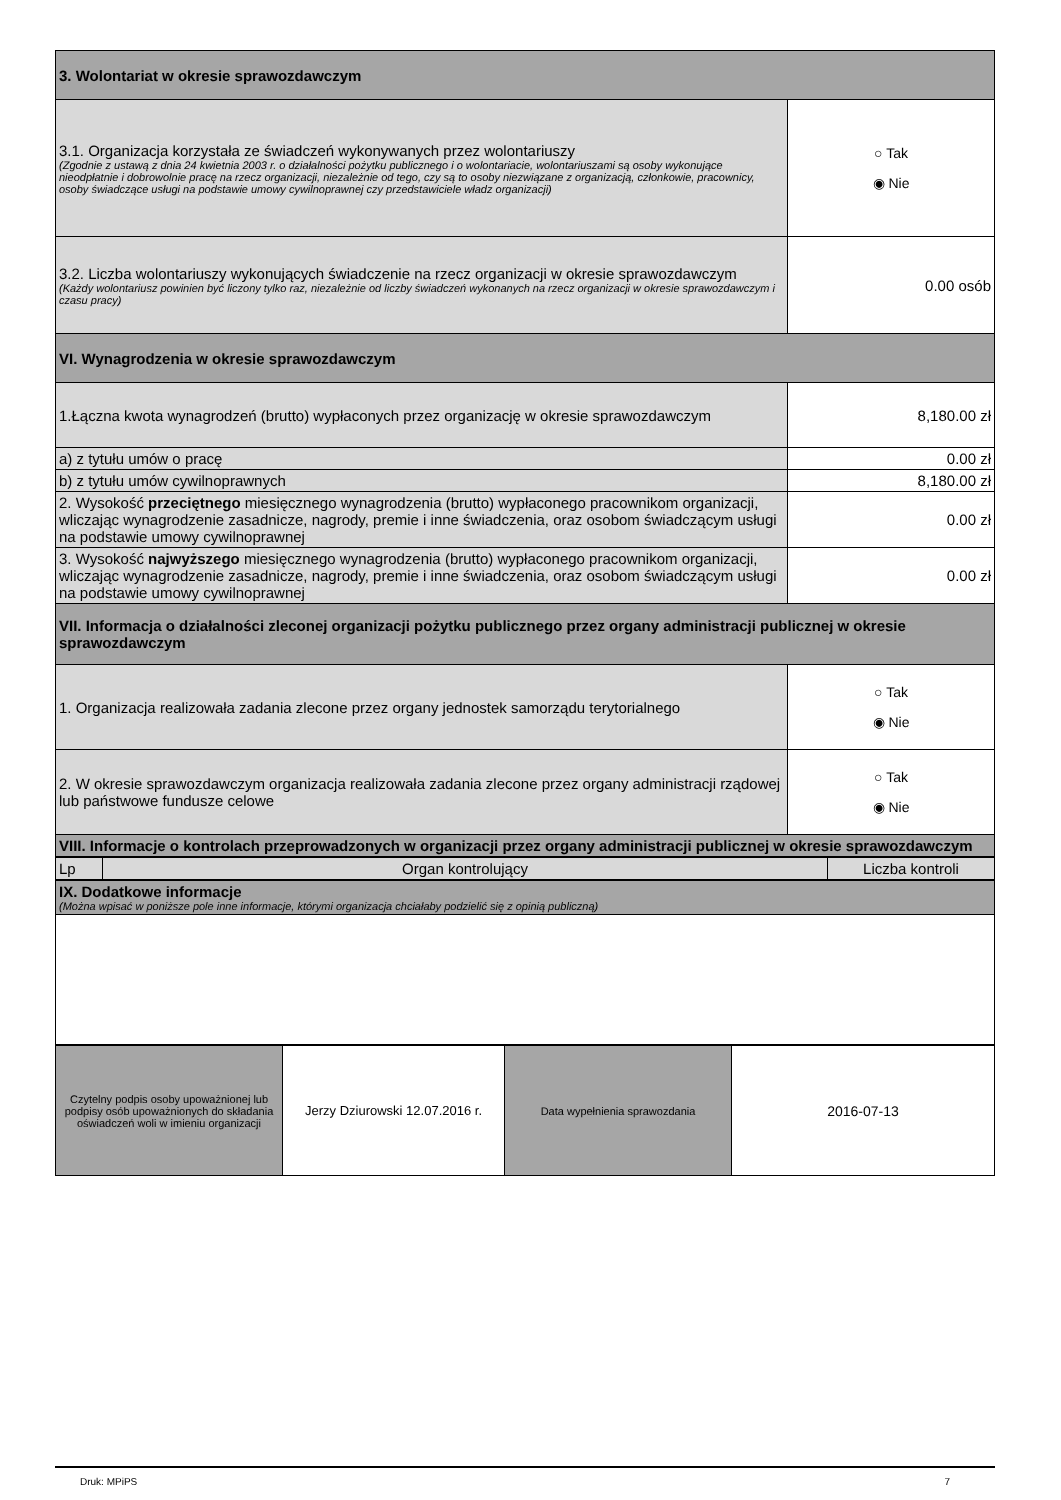| 3. Wolontariat w okresie sprawozdawczym | |
| 3.1. Organizacja korzystała ze świadczeń wykonywanych przez wolontariuszy (Zgodnie z ustawą z dnia 24 kwietnia 2003 r. o działalności pożytku publicznego i o wolontariacie, wolontariuszami są osoby wykonujące nieodpłatnie i dobrowolnie pracę na rzecz organizacji, niezależnie od tego, czy są to osoby niezwiązane z organizacją, członkowie, pracownicy, osoby świadczące usługi na podstawie umowy cywilnoprawnej czy przedstawiciele władz organizacji) | ○ Tak ◉ Nie |
| 3.2. Liczba wolontariuszy wykonujących świadczenie na rzecz organizacji w okresie sprawozdawczym (Każdy wolontariusz powinien być liczony tylko raz, niezależnie od liczby świadczeń wykonanych na rzecz organizacji w okresie sprawozdawczym i czasu pracy) | 0.00 osób |
| VI. Wynagrodzenia w okresie sprawozdawczym | |
| 1.Łączna kwota wynagrodzeń (brutto) wypłaconych przez organizację w okresie sprawozdawczym | 8,180.00 zł |
| a) z tytułu umów o pracę | 0.00 zł |
| b) z tytułu umów cywilnoprawnych | 8,180.00 zł |
| 2. Wysokość przeciętnego miesięcznego wynagrodzenia (brutto) wypłaconego pracownikom organizacji, wliczając wynagrodzenie zasadnicze, nagrody, premie i inne świadczenia, oraz osobom świadczącym usługi na podstawie umowy cywilnoprawnej | 0.00 zł |
| 3. Wysokość najwyższego miesięcznego wynagrodzenia (brutto) wypłaconego pracownikom organizacji, wliczając wynagrodzenie zasadnicze, nagrody, premie i inne świadczenia, oraz osobom świadczącym usługi na podstawie umowy cywilnoprawnej | 0.00 zł |
| VII. Informacja o działalności zleconej organizacji pożytku publicznego przez organy administracji publicznej w okresie sprawozdawczym | |
| 1. Organizacja realizowała zadania zlecone przez organy jednostek samorządu terytorialnego | ○ Tak ◉ Nie |
| 2. W okresie sprawozdawczym organizacja realizowała zadania zlecone przez organy administracji rządowej lub państwowe fundusze celowe | ○ Tak ◉ Nie |
| VIII. Informacje o kontrolach przeprowadzonych w organizacji przez organy administracji publicznej w okresie sprawozdawczym | |
| Lp | Organ kontrolujący | Liczba kontroli |
| IX. Dodatkowe informacje (Można wpisać w poniższe pole inne informacje, którymi organizacja chciałaby podzielić się z opinią publiczną) |
| Czytelny podpis osoby upoważnionej lub podpisy osób upoważnionych do składania oświadczeń woli w imieniu organizacji | Jerzy Dziurowski 12.07.2016 r. | Data wypełnienia sprawozdania | 2016-07-13 |
Druk: MPiPS 7